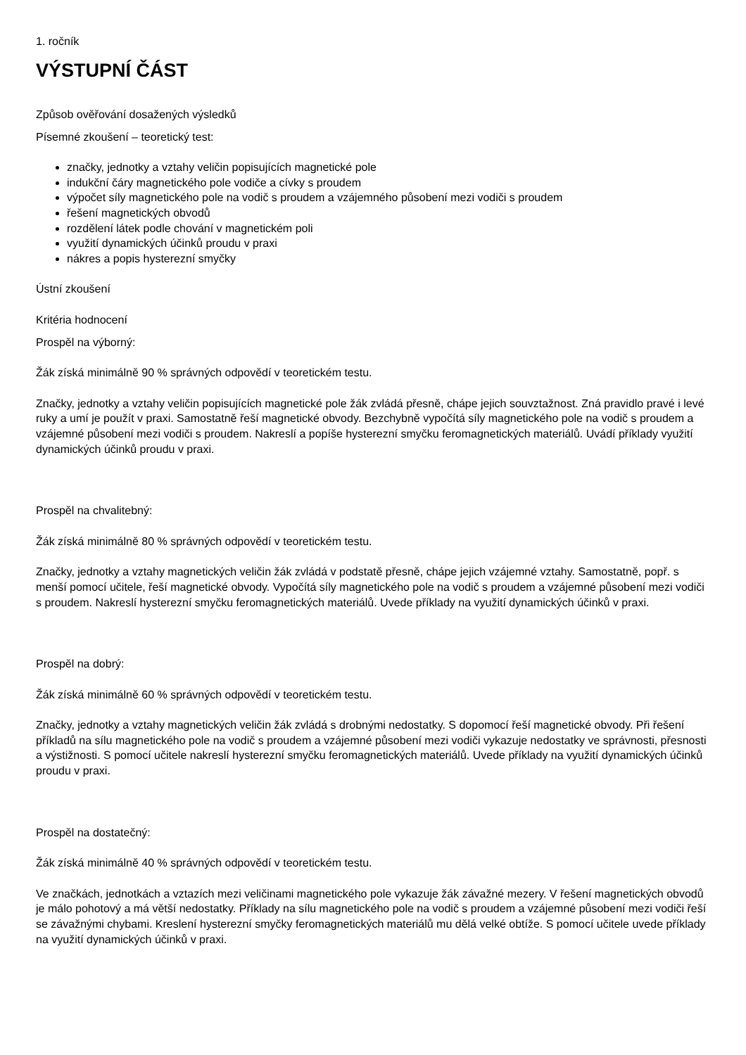1. ročník
VÝSTUPNÍ ČÁST
Způsob ověřování dosažených výsledků
Písemné zkoušení – teoretický test:
značky, jednotky a vztahy veličin popisujících magnetické pole
indukční čáry magnetického pole vodiče a cívky s proudem
výpočet síly magnetického pole na vodič s proudem a vzájemného působení mezi vodiči s proudem
řešení magnetických obvodů
rozdělení látek podle chování v magnetickém poli
využití dynamických účinků proudu v praxi
nákres a popis hysterezní smyčky
Ústní zkoušení
Kritéria hodnocení
Prospěl na výborný:
Žák získá minimálně 90 % správných odpovědí v teoretickém testu.
Značky, jednotky a vztahy veličin popisujících magnetické pole žák zvládá přesně, chápe jejich souvztažnost. Zná pravidlo pravé i levé ruky a umí je použít v praxi. Samostatně řeší magnetické obvody. Bezchybně vypočítá síly magnetického pole na vodič s proudem a vzájemné působení mezi vodiči s proudem. Nakreslí a popíše hysterezní smyčku feromagnetických materiálů. Uvádí příklady využití dynamických účinků proudu v praxi.
Prospěl na chvalitebný:
Žák získá minimálně 80 % správných odpovědí v teoretickém testu.
Značky, jednotky a vztahy magnetických veličin žák zvládá v podstatě přesně, chápe jejich vzájemné vztahy. Samostatně, popř. s menší pomocí učitele, řeší magnetické obvody. Vypočítá síly magnetického pole na vodič s proudem a vzájemné působení mezi vodiči s proudem. Nakreslí hysterezní smyčku feromagnetických materiálů. Uvede příklady na využití dynamických účinků v praxi.
Prospěl na dobrý:
Žák získá minimálně 60 % správných odpovědí v teoretickém testu.
Značky, jednotky a vztahy magnetických veličin žák zvládá s drobnými nedostatky. S dopomocí řeší magnetické obvody. Při řešení příkladů na sílu magnetického pole na vodič s proudem a vzájemné působení mezi vodiči vykazuje nedostatky ve správnosti, přesnosti a výstižnosti. S pomocí učitele nakreslí hysterezní smyčku feromagnetických materiálů. Uvede příklady na využití dynamických účinků proudu v praxi.
Prospěl na dostatečný:
Žák získá minimálně 40 % správných odpovědí v teoretickém testu.
Ve značkách, jednotkách a vztazích mezi veličinami magnetického pole vykazuje žák závažné mezery. V řešení magnetických obvodů je málo pohotový a má větší nedostatky. Příklady na sílu magnetického pole na vodič s proudem a vzájemné působení mezi vodiči řeší se závažnými chybami. Kreslení hysterezní smyčky feromagnetických materiálů mu dělá velké obtíže. S pomocí učitele uvede příklady na využití dynamických účinků v praxi.